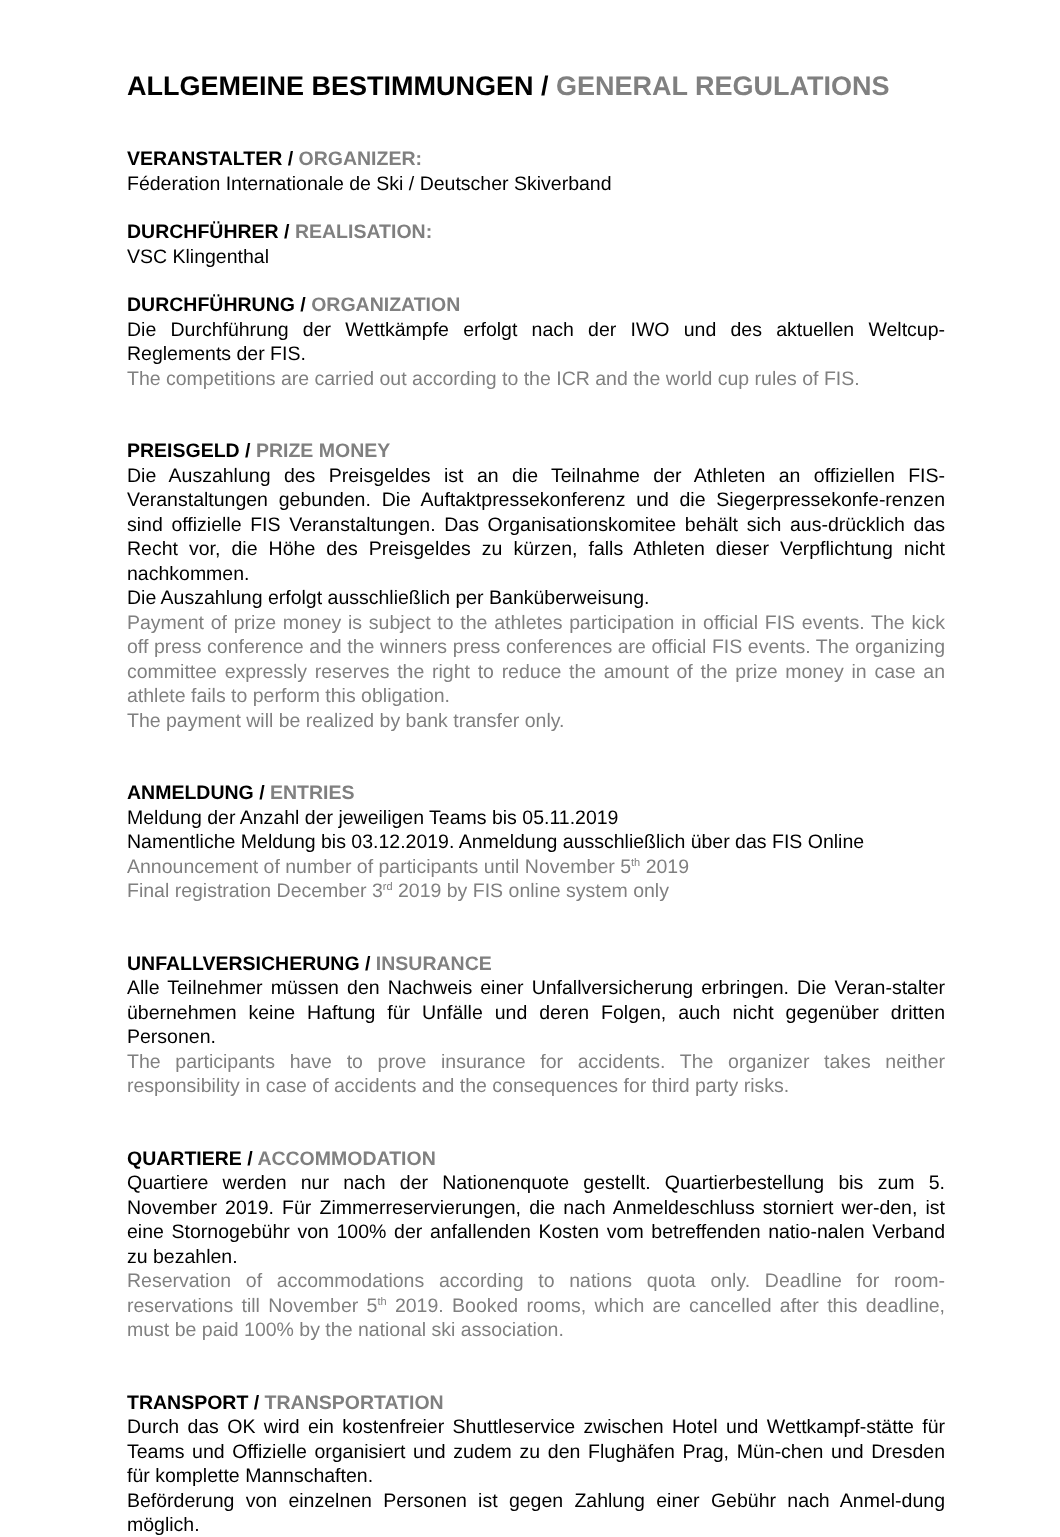ALLGEMEINE BESTIMMUNGEN / GENERAL REGULATIONS
VERANSTALTER / ORGANIZER:
Féderation Internationale de Ski / Deutscher Skiverband
DURCHFÜHRER / REALISATION:
VSC Klingenthal
DURCHFÜHRUNG / ORGANIZATION
Die Durchführung der Wettkämpfe erfolgt nach der IWO und des aktuellen Weltcup-Reglements der FIS.
The competitions are carried out according to the ICR and the world cup rules of FIS.
PREISGELD / PRIZE MONEY
Die Auszahlung des Preisgeldes ist an die Teilnahme der Athleten an offiziellen FIS-Veranstaltungen gebunden. Die Auftaktpressekonferenz und die Siegerpressekonfe-renzen sind offizielle FIS Veranstaltungen. Das Organisationskomitee behält sich aus-drücklich das Recht vor, die Höhe des Preisgeldes zu kürzen, falls Athleten dieser Verpflichtung nicht nachkommen.
Die Auszahlung erfolgt ausschließlich per Banküberweisung.
Payment of prize money is subject to the athletes participation in official FIS events. The kick off press conference and the winners press conferences are official FIS events. The organizing committee expressly reserves the right to reduce the amount of the prize money in case an athlete fails to perform this obligation.
The payment will be realized by bank transfer only.
ANMELDUNG / ENTRIES
Meldung der Anzahl der jeweiligen Teams bis 05.11.2019
Namentliche Meldung bis 03.12.2019. Anmeldung ausschließlich über das FIS Online
Announcement of number of participants until November 5<sup>th</sup> 2019
Final registration December 3<sup>rd</sup> 2019 by FIS online system only
UNFALLVERSICHERUNG / INSURANCE
Alle Teilnehmer müssen den Nachweis einer Unfallversicherung erbringen. Die Veran-stalter übernehmen keine Haftung für Unfälle und deren Folgen, auch nicht gegenüber dritten Personen.
The participants have to prove insurance for accidents. The organizer takes neither responsibility in case of accidents and the consequences for third party risks.
QUARTIERE / ACCOMMODATION
Quartiere werden nur nach der Nationenquote gestellt. Quartierbestellung bis zum 5. November 2019. Für Zimmerreservierungen, die nach Anmeldeschluss storniert wer-den, ist eine Stornogebühr von 100% der anfallenden Kosten vom betreffenden natio-nalen Verband zu bezahlen.
Reservation of accommodations according to nations quota only. Deadline for room-reservations till November 5<sup>th</sup> 2019. Booked rooms, which are cancelled after this deadline, must be paid 100% by the national ski association.
TRANSPORT / TRANSPORTATION
Durch das OK wird ein kostenfreier Shuttleservice zwischen Hotel und Wettkampf-stätte für Teams und Offizielle organisiert und zudem zu den Flughäfen Prag, Mün-chen und Dresden für komplette Mannschaften.
Beförderung von einzelnen Personen ist gegen Zahlung einer Gebühr nach Anmel-dung möglich.